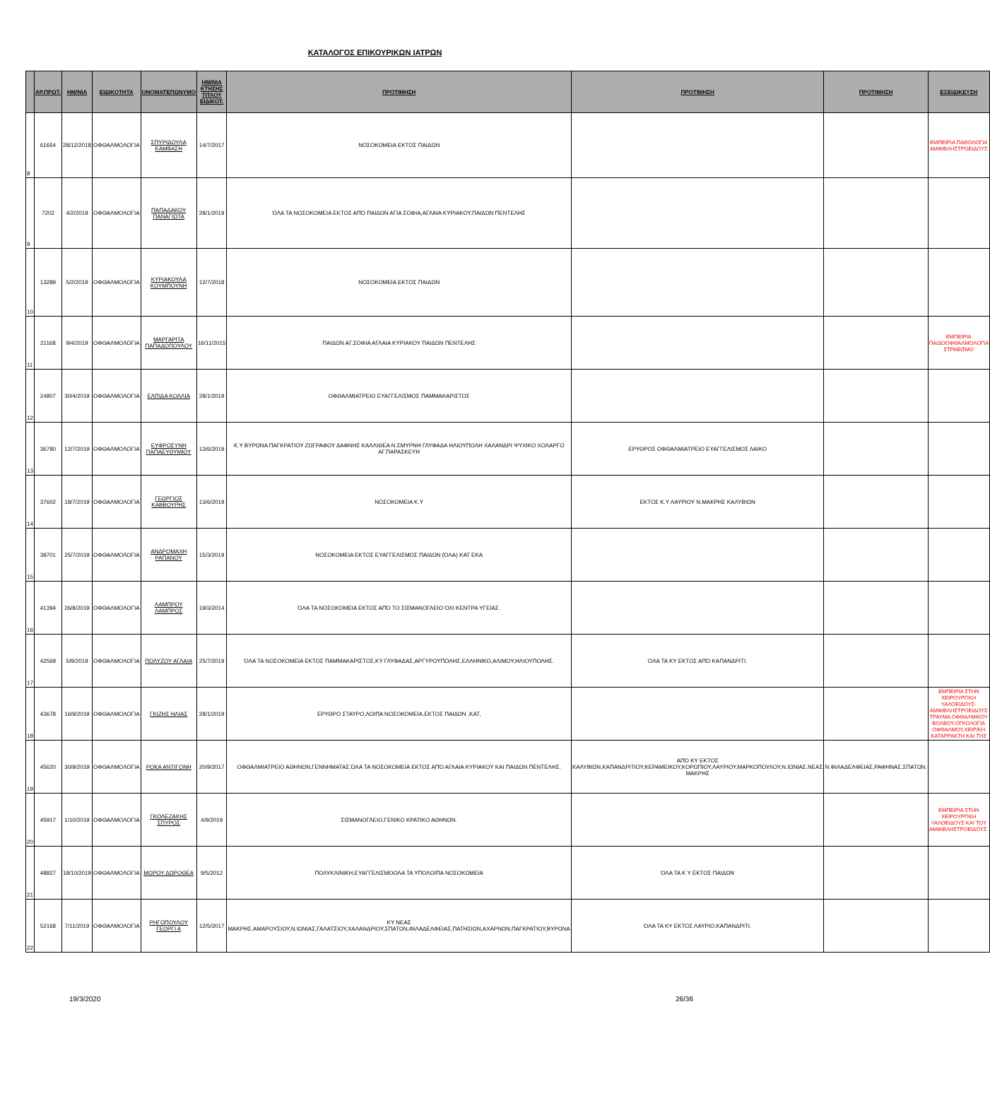ΚΑΤΑΛΟΓΟΣ ΕΠΙΚΟΥΡΙΚΩΝ ΙΑΤΡΩΝ
| | ΑΡ.ΠΡΩΤ. | ΗΜ/ΝΙΑ | ΕΙΔΙΚΟΤΗΤΑ | ΟΝΟΜΑΤΕΠΩΝΥΜΟ | ΗΜ/ΝΙΑ ΚΤΗΣΗΣ ΤΙΤΛΟΥ ΕΙΔΙΚΟΤ. | ΠΡΟΤΙΜΗΣΗ | ΠΡΟΤΙΜΗΣΗ | ΠΡΟΤΙΜΗΣΗ | ΕΞΕΙΔΙΚΕΥΣΗ |
| --- | --- | --- | --- | --- | --- | --- | --- | --- | --- |
| 8 | 61654 | 28/12/2018 | ΟΦΘΑΛΜΟΛΟΓΙΑ | ΣΠΥΡΙΔΟΥΛΑ ΚΑΜΒΑΣΗ | 14/7/2017 | ΝΟΣΟΚΟΜΕΙΑ ΕΚΤΟΣ ΠΑΙΔΩΝ | | | ΕΜΠΕΙΡΙΑ ΠΑΘΟΛΟΓΙΑ ΑΜΦΙΒΛΗΣΤΡΟΕΙΔΟΥΣ |
| 9 | 7202 | 4/2/2019 | ΟΦΘΑΛΜΟΛΟΓΙΑ | ΠΑΠΑΔΑΚΟΥ ΠΑΝΑΓΙΩΤΑ | 28/1/2019 | ΌΛΑ ΤΑ ΝΟΣΟΚΟΜΕΙΑ ΕΚΤΟΣ ΑΠΌ ΠΑΙΔΩΝ ΑΓΙΑ ΣΟΦΙΑ,ΑΓΛΑΙΑ ΚΥΡΙΑΚΟΥ,ΠΑΙΔΩΝ ΠΕΝΤΕΛΗΣ | | | |
| 10 | 13289 | 5/2/2019 | ΟΦΘΑΛΜΟΛΟΓΙΑ | ΚΥΡΙΑΚΟΥΛΑ ΚΟΥΜΠΟΥΝΗ | 12/7/2018 | ΝΟΣΟΚΟΜΕΙΑ ΕΚΤΟΣ ΠΑΙΔΩΝ | | | |
| 11 | 21168 | 9/4/2019 | ΟΦΘΑΛΜΟΛΟΓΙΑ | ΜΑΡΓΑΡΙΤΑ ΠΑΠΑΔΟΠΟΥΛΟΥ | 16/11/2015 | ΠΑΙΔΩΝ ΑΓ.ΣΟΦΙΑ ΑΓΛΑΙΑ ΚΥΡΙΑΚΟΥ ΠΑΙΔΩΝ ΠΕΝΤΕΛΗΣ | | | ΕΜΠΕΙΡΙΑ ΠΑΙΔΟΟΦΘΑΛΜΟΛΟΓΙΑ ΣΤΡΑΒΙΣΜΟ |
| 12 | 24807 | 30/4/2019 | ΟΦΘΑΛΜΟΛΟΓΙΑ | ΕΛΠΙΔΑ ΚΟΛΛΙΑ | 28/1/2019 | ΟΦΘΑΛΜΙΑΤΡΕΙΟ ΕΥΑΓΓΕΛΙΣΜΟΣ ΠΑΜΜΑΚΑΡΙΣΤΟΣ | | | |
| 13 | 36780 | 12/7/2019 | ΟΦΘΑΛΜΟΛΟΓΙΑ | ΕΥΦΡΟΣΥΝΗ ΠΑΠΑΕΥΘΥΜΙΟΥ | 13/6/2019 | Κ.Υ ΒΥΡΩΝΑ ΠΑΓΚΡΑΤΙΟΥ ΖΩΓΡΑΦΟΥ ΔΑΦΝΗΣ ΚΑΛΛΙΘΕΑ Ν.ΣΜΥΡΝΗ ΓΛΥΦΑΔΑ ΗΛΙΟΥΠΟΛΗ ΧΑΛΑΝΔΡΙ ΨΥΧΙΚΟ ΧΟΛΑΡΓΟ ΑΓ.ΠΑΡΑΣΚΕΥΗ | ΕΡΥΘΡΟΣ ΟΦΘΑΛΜΙΑΤΡΕΙΟ ΕΥΑΓΓΕΛΙΣΜΟΣ ΛΑΙΚΟ | | |
| 14 | 37602 | 18/7/2019 | ΟΦΘΑΛΜΟΛΟΓΙΑ | ΓΕΩΡΓΙΟΣ ΚΑΒΒΟΥΡΗΣ | 13/6/2019 | ΝΟΣΟΚΟΜΕΙΑ Κ.Υ | ΕΚΤΟΣ Κ.Υ ΛΑΥΡΙΟΥ Ν.ΜΑΚΡΗΣ ΚΑΛΥΒΙΩΝ | | |
| 15 | 38701 | 25/7/2019 | ΟΦΘΑΛΜΟΛΟΓΙΑ | ΑΝΔΡΟΜΑΧΗ ΡΑΠΑΝΟΥ | 15/3/2019 | ΝΟΣΟΚΟΜΕΙΑ ΕΚΤΟΣ ΕΥΑΓΓΕΛΙΣΜΟΣ ΠΑΙΔΩΝ (ΌΛΑ) ΚΑΤ ΕΚΑ | | | |
| 16 | 41394 | 26/8/2019 | ΟΦΘΑΛΜΟΛΟΓΙΑ | ΛΑΜΠΡΟΥ ΛΑΜΠΡΟΣ | 19/3/2014 | ΌΛΑ ΤΑ ΝΟΣΟΚΟΜΕΙΑ ΕΚΤΟΣ ΑΠΌ ΤΟ ΣΙΣΜΑΝΟΓΛΕΙΟ ΌΧΙ ΚΕΝΤΡΑ ΥΓΕΙΑΣ. | | | |
| 17 | 42569 | 5/9/2019 | ΟΦΘΑΛΜΟΛΟΓΙΑ | ΠΟΛΥΖΟΥ ΑΓΛΑΙΑ | 25/7/2019 | ΌΛΑ ΤΑ ΝΟΣΟΚΟΜΕΙΑ ΕΚΤΟΣ ΠΑΜΜΑΚΑΡΙΣΤΟΣ,ΚΥ ΓΛΥΦΑΔΑΣ,ΑΡΓΥΡΟΥΠΟΛΗΣ,ΕΛΛΗΝΙΚΟ,ΑΛΙΜΟΥ,ΗΛΙΟΥΠΟΛΗΣ. | ΌΛΑ ΤΑ ΚΥ ΕΚΤΟΣ ΑΠΌ ΚΑΠΑΝΔΡΙΤΙ. | | |
| 18 | 43678 | 16/9/2019 | ΟΦΘΑΛΜΟΛΟΓΙΑ | ΓΚΙΖΗΣ ΗΛΙΑΣ | 28/1/2019 | ΕΡΥΘΡΟ ΣΤΑΥΡΟ,ΛΟΙΠΑ ΝΟΣΟΚΟΜΕΙΑ,ΕΚΤΟΣ ΠΑΙΔΩΝ ,ΚΑΤ, | | | ΕΜΠΕΙΡΙΑ ΣΤΗΝ ΧΕΙΡΟΥΡΓΙΚΗ ΥΑΛΟΕΙΔΟΥΣ-ΑΜΦΙΒΛΗΣΤΡΟΕΙΔΟΥΣ ΤΡΑΥΜΑ ΟΦΘΑΛΜΙΚΟΥ ΒΟΛΒΟΥ,ΟΓΚΟΛΟΓΙΑ ΟΦΘΑΛΜΟΥ,ΧΕΙΡ/ΚΗ ΚΑΤΑΡΡΑΚΤΗ ΚΑΙ ΤΗΣ |
| 19 | 45620 | 30/9/2019 | ΟΦΘΑΛΜΟΛΟΓΙΑ | ΡΟΚΑ ΑΝΤΙΓΟΝΗ | 20/9/2017 | ΟΦΘΑΛΜΙΑΤΡΕΙΟ ΑΘΗΝΩΝ,ΓΕΝΝΗΜΑΤΑΣ,ΌΛΑ ΤΑ ΝΟΣΟΚΟΜΕΙΑ ΕΚΤΟΣ ΑΠΌ ΑΓΛΑΙΑ ΚΥΡΙΑΚΟΥ ΚΑΙ ΠΑΙΔΩΝ ΠΕΝΤΕΛΗΣ. | ΑΠΌ ΚΥ ΕΚΤΟΣ ΚΑΛΥΒΙΩΝ,ΚΑΠΑΝΔΡΙΤΙΟΥ,ΚΕΡΑΜΕΙΚΟΥ,ΚΟΡΩΠΙΟΥ,ΛΑΥΡΙΟΥ,ΜΑΡΚΟΠΟΥΛΟΥ,Ν.ΙΩΝΙΑΣ,ΝΕΑΣ ΜΑΚΡΗΣ | Ν.ΦΙΛΑΔΕΛΦΕΙΑΣ,ΡΑΦΗΝΑΣ,ΣΠΑΤΩΝ. | |
| 20 | 45917 | 1/10/2019 | ΟΦΘΑΛΜΟΛΟΓΙΑ | ΓΚΟΛΕΖΑΚΗΣ ΣΠΥΡΟΣ | 4/9/2019 | ΣΙΣΜΑΝΟΓΛΕΙΟ,ΓΕΝΙΚΟ ΚΡΑΤΙΚΟ ΑΘΗΝΩΝ. | | | ΕΜΠΕΙΡΙΑ ΣΤΗΝ ΧΕΙΡΟΥΡΓΙΚΗ ΥΑΛΟΕΙΔΟΥΣ ΚΑΙ ΤΟΥ ΑΜΦΙΒΛΗΣΤΡΟΕΙΔΟΥΣ. |
| 21 | 48827 | 18/10/2019 | ΟΦΘΑΛΜΟΛΟΓΙΑ | ΜΩΡΟΥ ΔΩΡΟΘΕΑ | 9/5/2012 | ΠΟΛΥΚΛΙΝΙΚΗ,ΕΥΑΓΓΕΛΙΣΜΟΟΛΑ ΤΑ ΥΠΟΛΟΙΠΑ ΝΟΣΟΚΟΜΕΙΑ | ΌΛΑ ΤΑ Κ Υ ΕΚΤΟΣ ΠΑΙΔΩΝ | | |
| 22 | 52168 | 7/11/2019 | ΟΦΘΑΛΜΟΛΟΓΙΑ | ΡΗΓΟΠΟΥΛΟΥ ΓΕΩΡΓΙ Α | 12/5/2017 | ΚΥ ΝΕΑΣ ΜΑΚΡΗΣ,ΑΜΑΡΟΥΣΙΟΥ,Ν.ΙΩΝΙΑΣ,ΓΑΛΑΤΣΙΟΥ,ΧΑΛΑΝΔΡΙΟΥ,ΣΠΑΤΩΝ,ΦΙΛΑΔΕΛΦΕΙΑΣ,ΠΑΤΗΣΙΩΝ,ΑΧΑΡΝΩΝ,ΠΑΓΚΡΑΤΙΟΥ,ΒΥΡΩΝΑ | ΌΛΑ ΤΑ ΚΥ ΕΚΤΟΣ ΛΑΥΡΙΟ,ΚΑΠΑΝΔΡΙΤΙ. | | |
19/3/2020 26/36